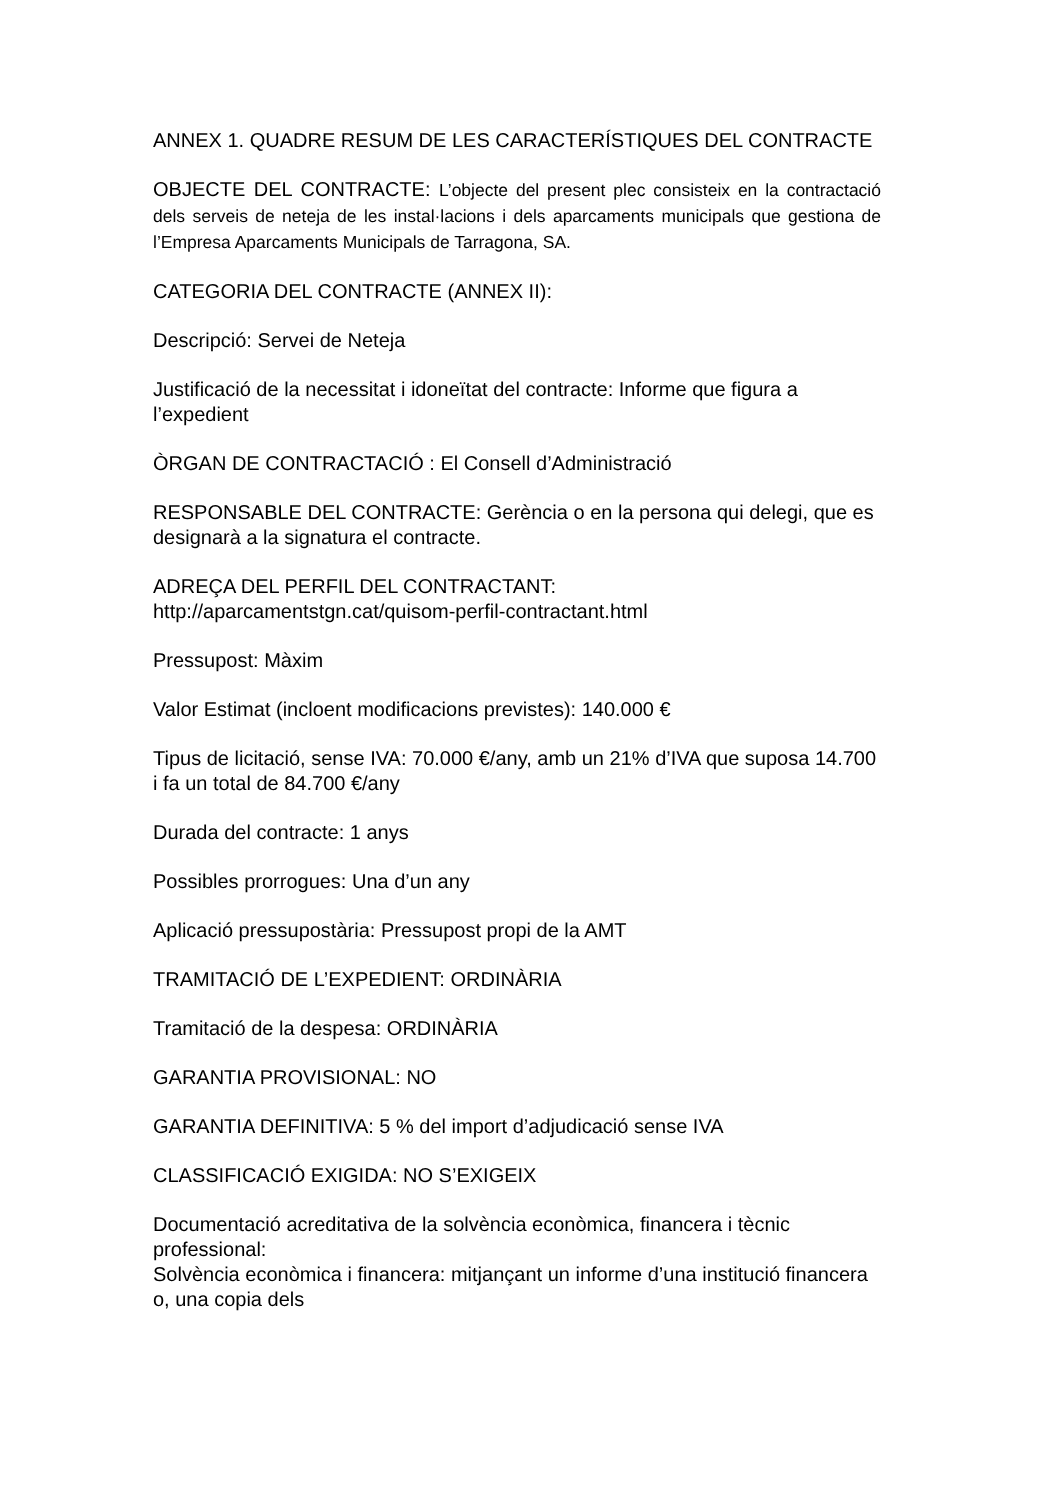ANNEX 1. QUADRE RESUM DE LES CARACTERÍSTIQUES DEL CONTRACTE
OBJECTE DEL CONTRACTE: L’objecte del present plec consisteix en la contractació dels serveis de neteja de les instal·lacions i dels aparcaments municipals que gestiona de l’Empresa Aparcaments Municipals de Tarragona, SA.
CATEGORIA DEL CONTRACTE (ANNEX II):
Descripció: Servei de Neteja
Justificació de la necessitat i idoneïtat del contracte: Informe que figura a l’expedient
ÒRGAN DE CONTRACTACIÓ : El Consell d’Administració
RESPONSABLE DEL CONTRACTE: Gerència o en la persona qui delegi, que es designarà a la signatura el contracte.
ADREÇA DEL PERFIL DEL CONTRACTANT:
http://aparcamentstgn.cat/quisom-perfil-contractant.html
Pressupost: Màxim
Valor Estimat (incloent modificacions previstes): 140.000 €
Tipus de licitació, sense IVA: 70.000 €/any, amb un 21% d’IVA que suposa 14.700 i fa un total de 84.700 €/any
Durada del contracte: 1 anys
Possibles prorrogues: Una d’un any
Aplicació pressupostària: Pressupost propi de la AMT
TRAMITACIÓ DE L’EXPEDIENT: ORDINÀRIA
Tramitació de la despesa: ORDINÀRIA
GARANTIA PROVISIONAL: NO
GARANTIA DEFINITIVA: 5 % del import d’adjudicació sense IVA
CLASSIFICACIÓ EXIGIDA: NO S’EXIGEIX
Documentació acreditativa de la solvència econòmica, financera i tècnic professional:
Solvència econòmica i financera: mitjançant un informe d’una institució financera o, una copia dels